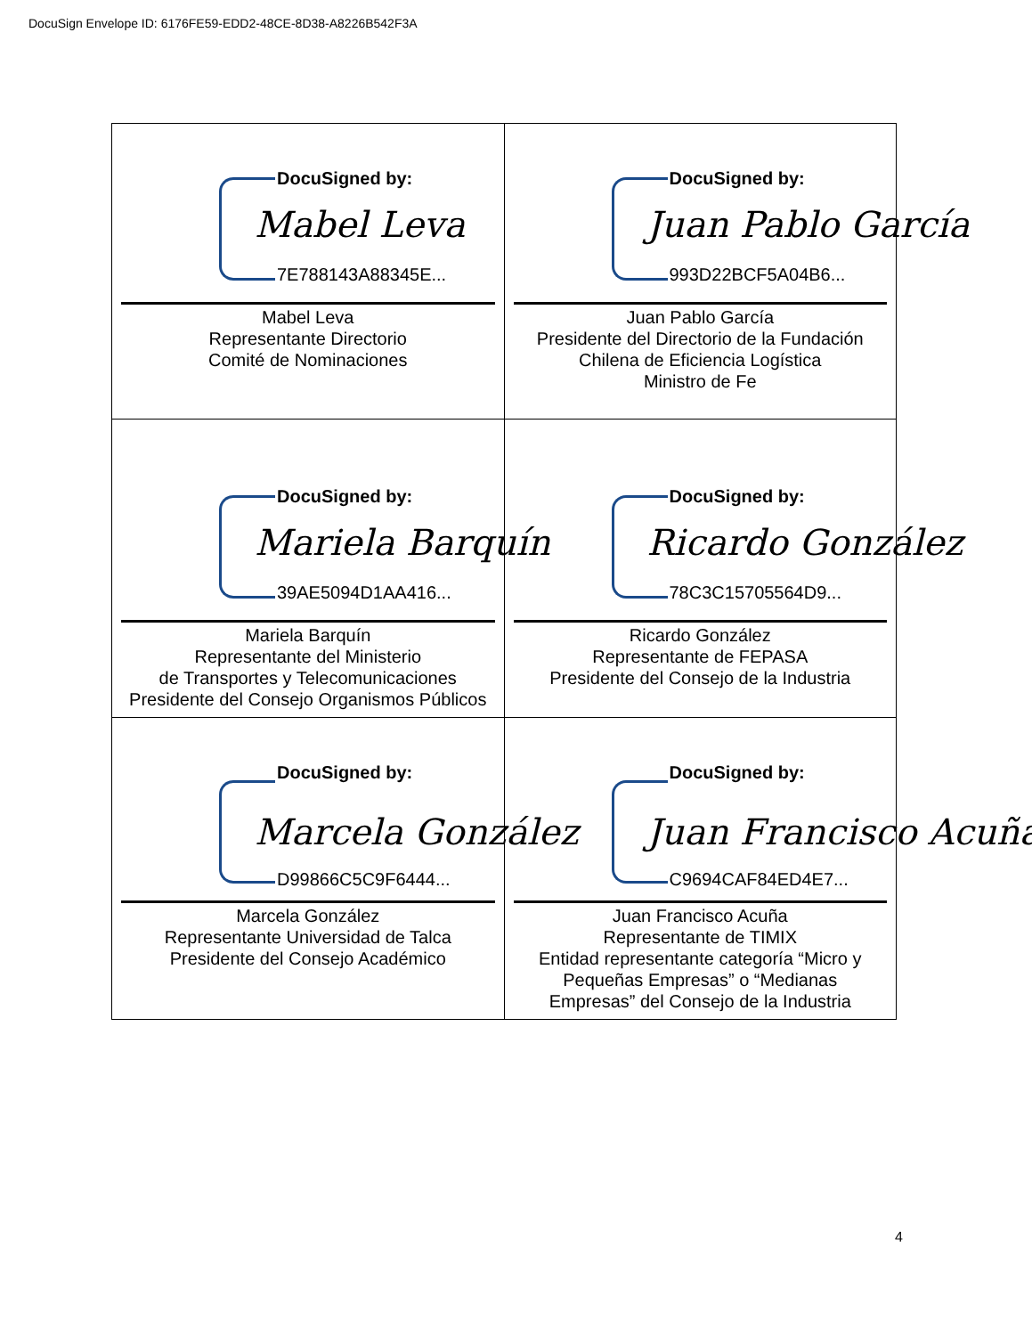DocuSign Envelope ID: 6176FE59-EDD2-48CE-8D38-A8226B542F3A
| DocuSigned by: Mabel Leva 7E788143A88345E... Mabel Leva Representante Directorio Comité de Nominaciones | DocuSigned by: Juan Pablo García 993D22BCF5A04B6... Juan Pablo García Presidente del Directorio de la Fundación Chilena de Eficiencia Logística Ministro de Fe |
| DocuSigned by: Mariela Barquín 39AE5094D1AA416... Mariela Barquín Representante del Ministerio de Transportes y Telecomunicaciones Presidente del Consejo Organismos Públicos | DocuSigned by: Ricardo González 78C3C15705564D9... Ricardo González Representante de FEPASA Presidente del Consejo de la Industria |
| DocuSigned by: Marcela González D99866C5C9F6444... Marcela González Representante Universidad de Talca Presidente del Consejo Académico | DocuSigned by: Juan Francisco Acuña C9694CAF84ED4E7... Juan Francisco Acuña Representante de TIMIX Entidad representante categoría “Micro y Pequeñas Empresas” o “Medianas Empresas” del Consejo de la Industria |
4